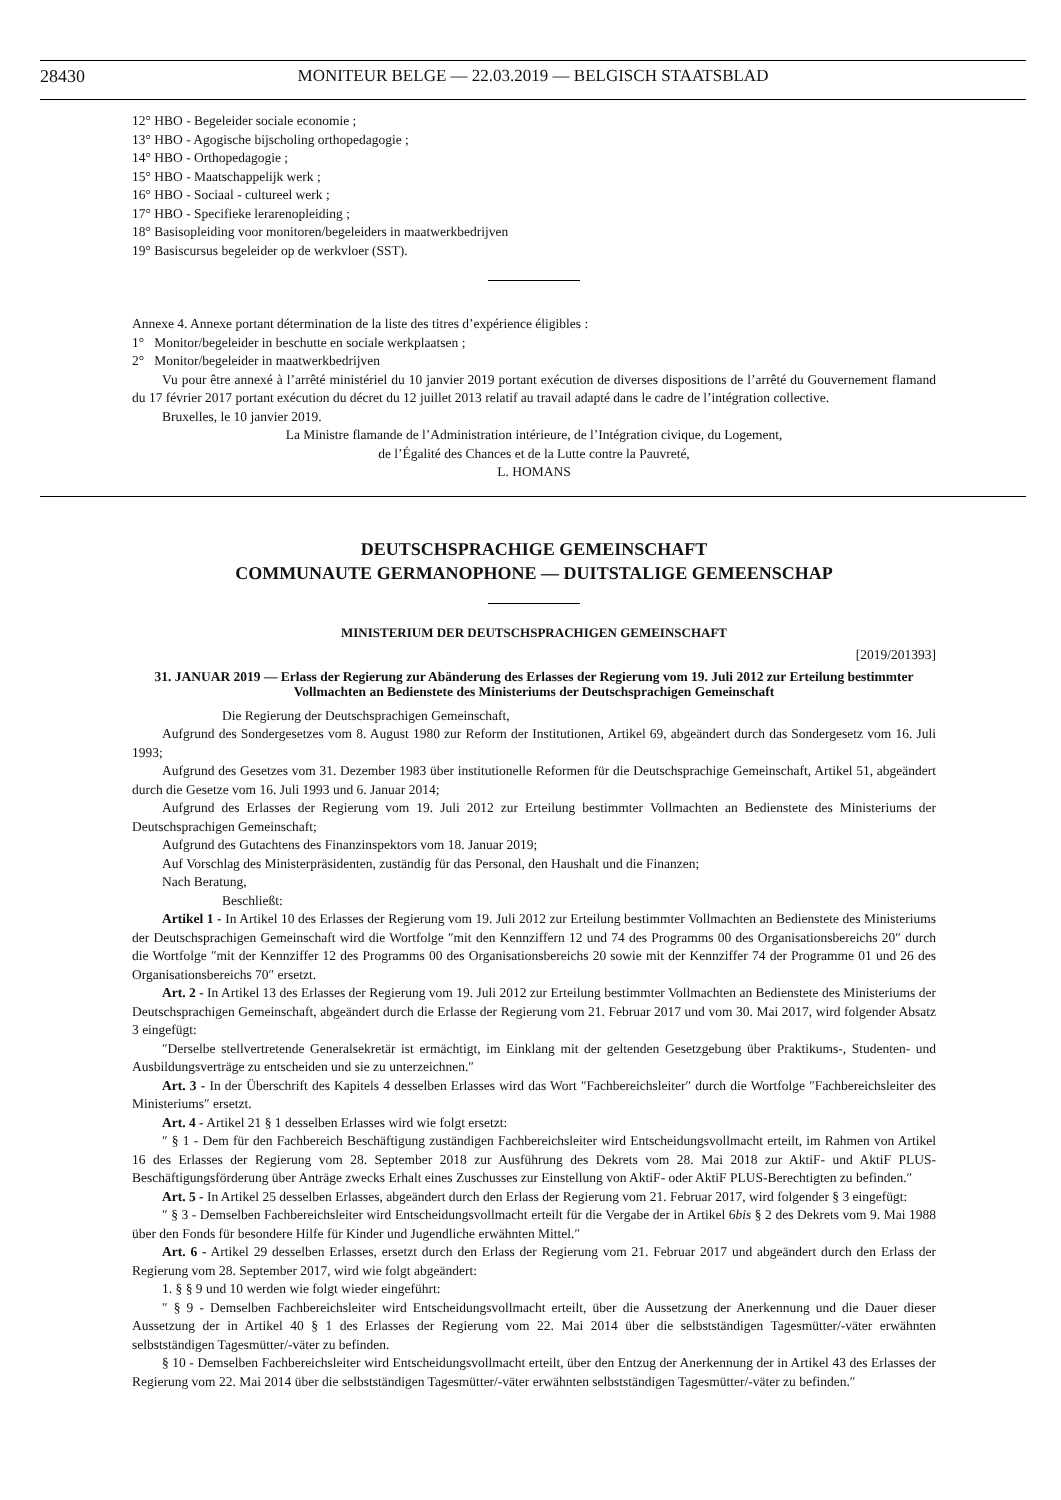28430 MONITEUR BELGE — 22.03.2019 — BELGISCH STAATSBLAD
12° HBO - Begeleider sociale economie ;
13° HBO - Agogische bijscholing orthopedagogie ;
14° HBO - Orthopedagogie ;
15° HBO - Maatschappelijk werk ;
16° HBO - Sociaal - cultureel werk ;
17° HBO - Specifieke lerarenopleiding ;
18° Basisopleiding voor monitoren/begeleiders in maatwerkbedrijven
19° Basiscursus begeleider op de werkvloer (SST).
Annexe 4. Annexe portant détermination de la liste des titres d’expérience éligibles :
1° Monitor/begeleider in beschutte en sociale werkplaatsen ;
2° Monitor/begeleider in maatwerkbedrijven
Vu pour être annexé à l’arrêté ministériel du 10 janvier 2019 portant exécution de diverses dispositions de l’arrêté du Gouvernement flamand du 17 février 2017 portant exécution du décret du 12 juillet 2013 relatif au travail adapté dans le cadre de l’intégration collective.
Bruxelles, le 10 janvier 2019.
La Ministre flamande de l’Administration intérieure, de l’Intégration civique, du Logement,
de l’Égalité des Chances et de la Lutte contre la Pauvreté,
L. HOMANS
DEUTSCHSPRACHIGE GEMEINSCHAFT
COMMUNAUTE GERMANOPHONE — DUITSTALIGE GEMEENSCHAP
MINISTERIUM DER DEUTSCHSPRACHIGEN GEMEINSCHAFT
[2019/201393]
31. JANUAR 2019 — Erlass der Regierung zur Abänderung des Erlasses der Regierung vom 19. Juli 2012 zur Erteilung bestimmter Vollmachten an Bedienstete des Ministeriums der Deutschsprachigen Gemeinschaft
Die Regierung der Deutschsprachigen Gemeinschaft,
Aufgrund des Sondergesetzes vom 8. August 1980 zur Reform der Institutionen, Artikel 69, abgeändert durch das Sondergesetz vom 16. Juli 1993;
Aufgrund des Gesetzes vom 31. Dezember 1983 über institutionelle Reformen für die Deutschsprachige Gemeinschaft, Artikel 51, abgeändert durch die Gesetze vom 16. Juli 1993 und 6. Januar 2014;
Aufgrund des Erlasses der Regierung vom 19. Juli 2012 zur Erteilung bestimmter Vollmachten an Bedienstete des Ministeriums der Deutschsprachigen Gemeinschaft;
Aufgrund des Gutachtens des Finanzinspektors vom 18. Januar 2019;
Auf Vorschlag des Ministerpräsidenten, zuständig für das Personal, den Haushalt und die Finanzen;
Nach Beratung,
Beschließt:
Artikel 1 - In Artikel 10 des Erlasses der Regierung vom 19. Juli 2012 zur Erteilung bestimmter Vollmachten an Bedienstete des Ministeriums der Deutschsprachigen Gemeinschaft wird die Wortfolge ″mit den Kennziffern 12 und 74 des Programms 00 des Organisationsbereichs 20″ durch die Wortfolge ″mit der Kennziffer 12 des Programms 00 des Organisationsbereichs 20 sowie mit der Kennziffer 74 der Programme 01 und 26 des Organisationsbereichs 70″ ersetzt.
Art. 2 - In Artikel 13 des Erlasses der Regierung vom 19. Juli 2012 zur Erteilung bestimmter Vollmachten an Bedienstete des Ministeriums der Deutschsprachigen Gemeinschaft, abgeändert durch die Erlasse der Regierung vom 21. Februar 2017 und vom 30. Mai 2017, wird folgender Absatz 3 eingefügt:
″Derselbe stellvertretende Generalsekretär ist ermächtigt, im Einklang mit der geltenden Gesetzgebung über Praktikums-, Studenten- und Ausbildungsverträge zu entscheiden und sie zu unterzeichnen.″
Art. 3 - In der Überschrift des Kapitels 4 desselben Erlasses wird das Wort ″Fachbereichsleiter″ durch die Wortfolge ″Fachbereichsleiter des Ministeriums″ ersetzt.
Art. 4 - Artikel 21 § 1 desselben Erlasses wird wie folgt ersetzt:
″ § 1 - Dem für den Fachbereich Beschäftigung zuständigen Fachbereichsleiter wird Entscheidungsvollmacht erteilt, im Rahmen von Artikel 16 des Erlasses der Regierung vom 28. September 2018 zur Ausführung des Dekrets vom 28. Mai 2018 zur AktiF- und AktiF PLUS-Beschäftigungsförderung über Anträge zwecks Erhalt eines Zuschusses zur Einstellung von AktiF- oder AktiF PLUS-Berechtigten zu befinden.″
Art. 5 - In Artikel 25 desselben Erlasses, abgeändert durch den Erlass der Regierung vom 21. Februar 2017, wird folgender § 3 eingefügt:
″ § 3 - Demselben Fachbereichsleiter wird Entscheidungsvollmacht erteilt für die Vergabe der in Artikel 6bis § 2 des Dekrets vom 9. Mai 1988 über den Fonds für besondere Hilfe für Kinder und Jugendliche erwähnten Mittel.″
Art. 6 - Artikel 29 desselben Erlasses, ersetzt durch den Erlass der Regierung vom 21. Februar 2017 und abgeändert durch den Erlass der Regierung vom 28. September 2017, wird wie folgt abgeändert:
1. § § 9 und 10 werden wie folgt wieder eingeführt:
″ § 9 - Demselben Fachbereichsleiter wird Entscheidungsvollmacht erteilt, über die Aussetzung der Anerkennung und die Dauer dieser Aussetzung der in Artikel 40 § 1 des Erlasses der Regierung vom 22. Mai 2014 über die selbstständigen Tagesmütter/-väter erwähnten selbstständigen Tagesmütter/-väter zu befinden.
§ 10 - Demselben Fachbereichsleiter wird Entscheidungsvollmacht erteilt, über den Entzug der Anerkennung der in Artikel 43 des Erlasses der Regierung vom 22. Mai 2014 über die selbstständigen Tagesmütter/-väter erwähnten selbstständigen Tagesmütter/-väter zu befinden.″